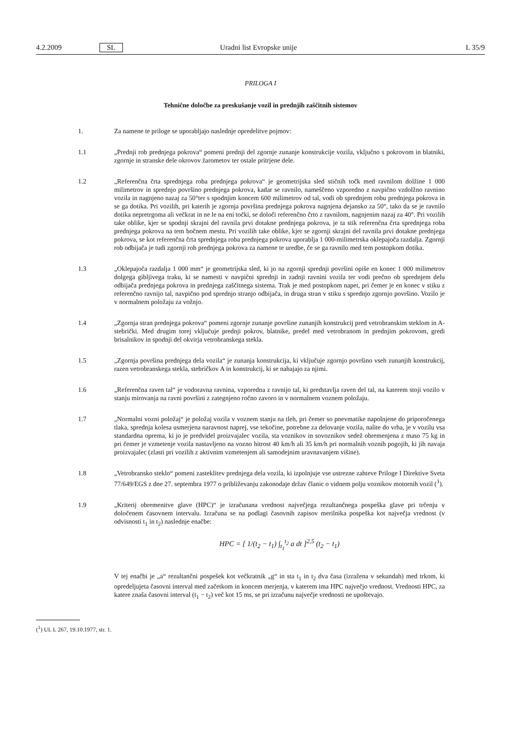4.2.2009 SL Uradni list Evropske unije L 35/9
PRILOGA I
Tehnične določbe za preskušanje vozil in prednjih zaščitnih sistemov
1. Za namene te priloge se uporabljajo naslednje opredelitve pojmov:
1.1 „Prednji rob prednjega pokrova“ pomeni prednji del zgornje zunanje konstrukcije vozila, vključno s pokrovom in blatniki, zgornje in stranske dele okrovov žarometov ter ostale pritrjene dele.
1.2 „Referenčna črta sprednjega roba prednjega pokrova“ je geometrijska sled stičnih točk med ravnilom dolžine 1 000 milimetrov in sprednjo površino prednjega pokrova, kadar se ravnilo, nameščeno vzporedno z navpično vzdolžno ravnino vozila in nagnjeno nazaj za 50°ter s spodnjim koncem 600 milimetrov od tal, vodi ob sprednjem robu prednjega pokrova in se ga dotika. Pri vozilih, pri katerih je zgornja površina prednjega pokrova nagnjena dejansko za 50°, tako da se je ravnilo dotika nepretrgoma ali večkrat in ne le na eni točki, se določi referenčno črto z ravnilom, nagnjenim nazaj za 40°. Pri vozilih take oblike, kjer se spodnji skrajni del ravnila prvi dotakne prednjega pokrova, je ta stik referenčna črta sprednjega roba prednjega pokrova na tem bočnem mestu. Pri vozilih take oblike, kjer se zgornji skrajni del ravnila prvi dotakne prednjega pokrova, se kot referenčna črta sprednjega roba prednjega pokrova uporablja 1 000-milimetrska oklepajoča razdalja. Zgornji rob odbijača je tudi zgornji rob prednjega pokrova za namene te uredbe, če se ga ravnilo med tem postopkom dotika.
1.3 „Oklepajoča razdalja 1 000 mm“ je geometrijska sled, ki jo na zgornji sprednji površini opiše en konec 1 000 milimetrov dolgega gibljivega traku, ki se namesti v navpični sprednji in zadnji ravnini vozila ter vodi prečno ob sprednjem delu odbijača prednjega pokrova in prednjega zaščitnega sistema. Trak je med postopkom napet, pri čemer je en konec v stiku z referenčno ravnijo tal, navpično pod sprednjo stranjo odbijača, in druga stran v stiku s sprednjo zgornjo površino. Vozilo je v normalnem položaju za vožnjo.
1.4 „Zgornja stran prednjega pokrova“ pomeni zgornje zunanje površine zunanjih konstrukcij pred vetrobranskim steklom in A-stebrički. Med drugim torej vključuje prednji pokrov, blatnike, predel med vetrobranom in prednjim pokrovom, gredi brisalnikov in spodnji del okvirja vetrobranskega stekla.
1.5 „Zgornja površina prednjega dela vozila“ je zunanja konstrukcija, ki vključuje zgornjo površino vseh zunanjih konstrukcij, razen vetrobranskega stekla, stebričkov A in konstrukcij, ki se nahajajo za njimi.
1.6 „Referenčna raven tal“ je vodoravna ravnina, vzporedna z ravnijo tal, ki predstavlja raven del tal, na katerem stoji vozilo v stanju mirovanja na ravni površini z zategnjeno ročno zavoro in v normalnem voznem položaju.
1.7 „Normalni vozni položaj“ je položaj vozila v voznem stanju na tleh, pri čemer so pnevmatike napolnjene do priporočenega tlaka, sprednja kolesa usmerjena naravnost naprej, vse tekočine, potrebne za delovanje vozila, nalite do vrha, je v vozilu vsa standardna oprema, ki jo je predvidel proizvajalec vozila, sta voznikov in sovoznikov sedež obremenjena z maso 75 kg in pri čemer je vzmetenje vozila nastavljeno na vozno hitrost 40 km/h ali 35 km/h pri normalnih voznih pogojih, ki jih navaja proizvajalec (zlasti pri vozilih z aktivnim vzmetenjem ali samodejnim uravnavanjem višine).
1.8 „Vetrobransko steklo“ pomeni zasteklitev prednjega dela vozila, ki izpolnjuje vse ustrezne zahteve Priloge I Direktive Sveta 77/649/EGS z dne 27. septembra 1977 o približevanju zakonodaje držav članic o vidnem polju voznikov motornih vozil (<sup>1</sup>).
1.9 „Kriterij obremenitve glave (HPC)“ je izračunana vrednost največjega rezultančnega pospeška glave pri trčenju v določenem časovnem intervalu. Izračuna se na podlagi časovnih zapisov merilnika pospeška kot največja vrednost (v odvisnosti t<sub>1</sub> in t<sub>2</sub>) naslednje enačbe:
HPC = [ 1/(t<sub>2</sub> − t<sub>1</sub>) ∫<sub>t<sub>1</sub></sub><sup>t<sub>2</sub></sup> a dt ]<sup>2,5</sup> (t<sub>2</sub> − t<sub>1</sub>)
V tej enačbi je „a“ rezultančni pospešek kot večkratnik „g“ in sta t<sub>1</sub> in t<sub>2</sub> dva časa (izražena v sekundah) med trkom, ki opredeljujeta časovni interval med začetkom in koncem merjenja, v katerem ima HPC največjo vrednost. Vrednosti HPC, za katere znaša časovni interval (t<sub>1</sub> − t<sub>2</sub>) več kot 15 ms, se pri izračunu največje vrednosti ne upoštevajo.
(<sup>1</sup>) UL L 267, 19.10.1977, str. 1.